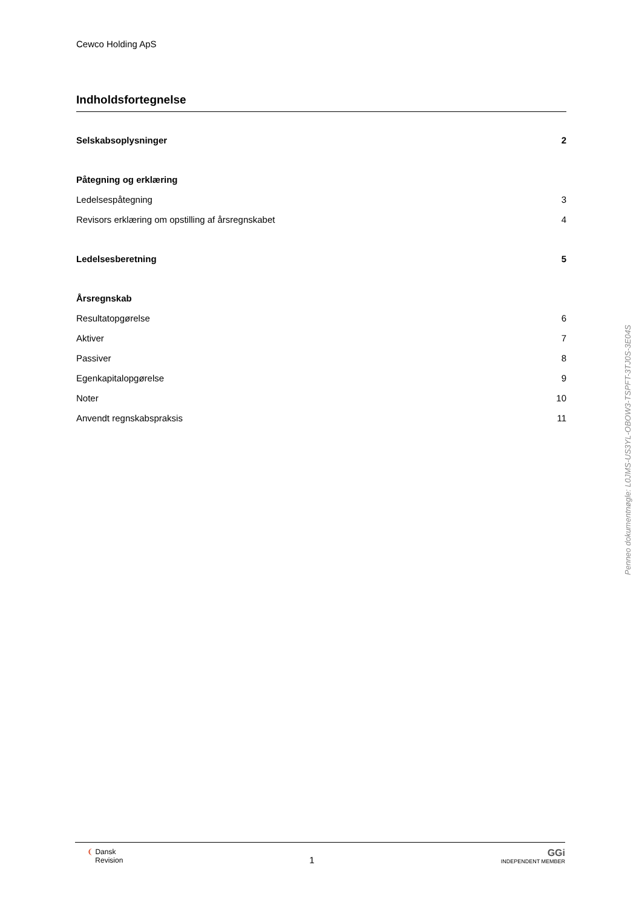Cewco Holding ApS
Indholdsfortegnelse
Selskabsoplysninger 2
Påtegning og erklæring
Ledelsespåtegning 3
Revisors erklæring om opstilling af årsregnskabet 4
Ledelsesberetning 5
Årsregnskab
Resultatopgørelse 6
Aktiver 7
Passiver 8
Egenkapitalopgørelse 9
Noter 10
Anvendt regnskabspraksis 11
❨ Dansk
Revision
1
GGi
INDEPENDENT MEMBER
Penneo dokumentnøgle: L0JMS-US3YL-OBOW3-TSPFT-3TJ0S-3E04S